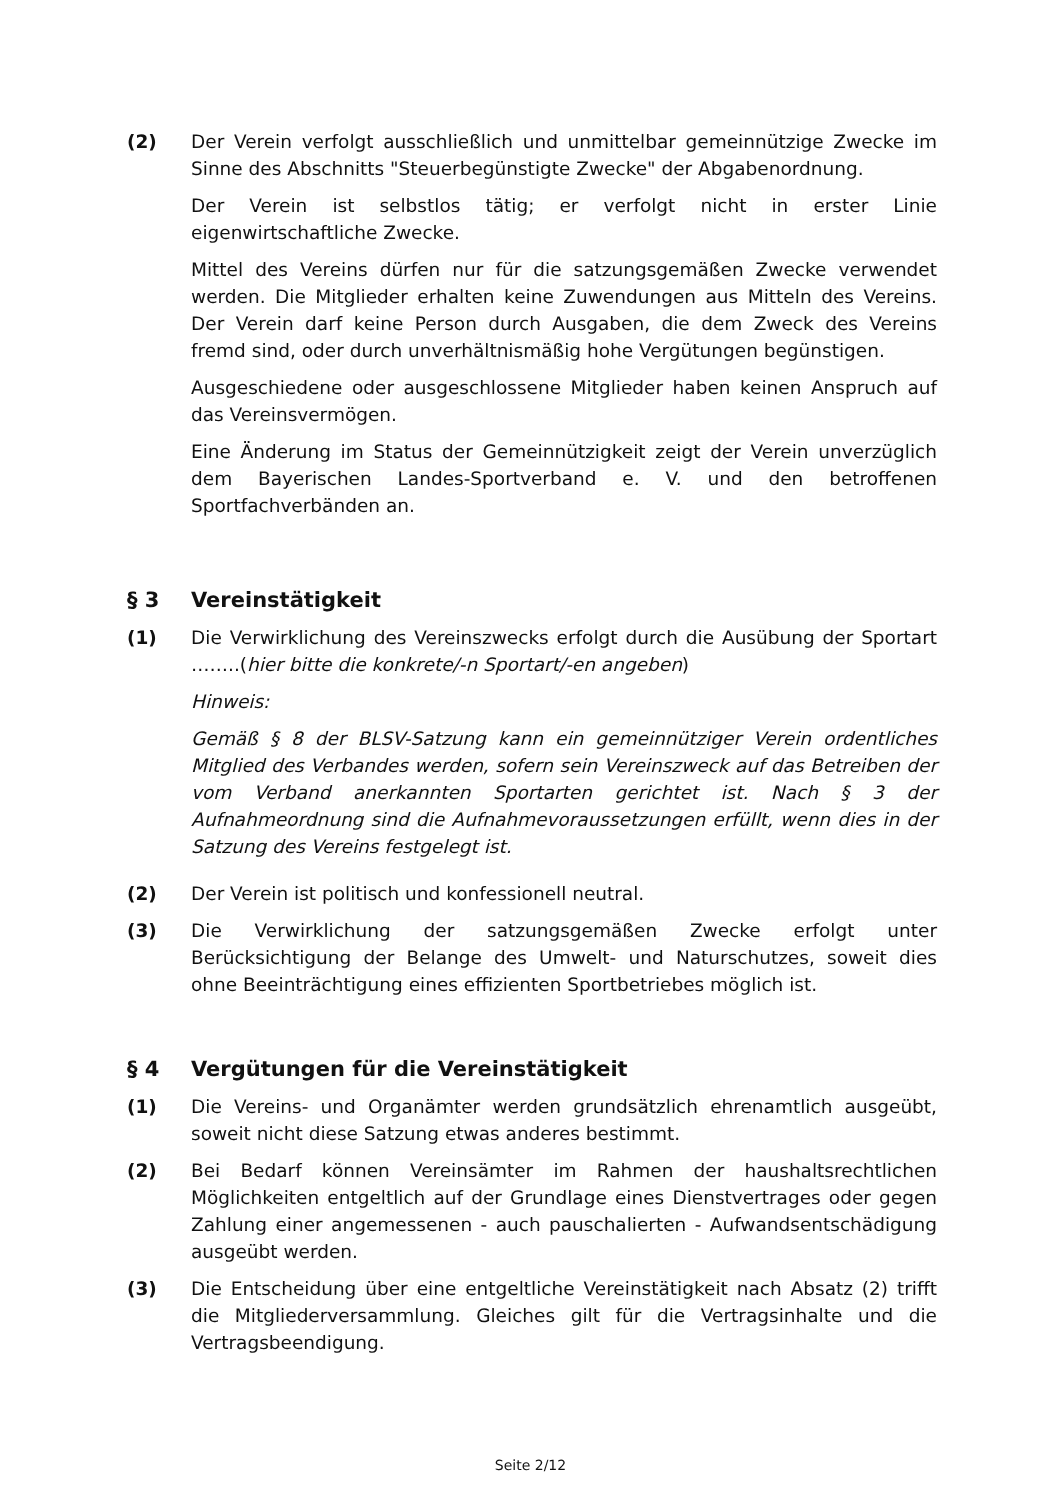(2) Der Verein verfolgt ausschließlich und unmittelbar gemeinnützige Zwecke im Sinne des Abschnitts "Steuerbegünstigte Zwecke" der Abgabenordnung.
Der Verein ist selbstlos tätig; er verfolgt nicht in erster Linie eigenwirtschaftliche Zwecke.
Mittel des Vereins dürfen nur für die satzungsgemäßen Zwecke verwendet werden. Die Mitglieder erhalten keine Zuwendungen aus Mitteln des Vereins. Der Verein darf keine Person durch Ausgaben, die dem Zweck des Vereins fremd sind, oder durch unverhältnismäßig hohe Vergütungen begünstigen.
Ausgeschiedene oder ausgeschlossene Mitglieder haben keinen Anspruch auf das Vereinsvermögen.
Eine Änderung im Status der Gemeinnützigkeit zeigt der Verein unverzüglich dem Bayerischen Landes-Sportverband e. V. und den betroffenen Sportfachverbänden an.
§ 3 Vereinstätigkeit
(1) Die Verwirklichung des Vereinszwecks erfolgt durch die Ausübung der Sportart ……..(hier bitte die konkrete/-n Sportart/-en angeben)
Hinweis:
Gemäß § 8 der BLSV-Satzung kann ein gemeinnütziger Verein ordentliches Mitglied des Verbandes werden, sofern sein Vereinszweck auf das Betreiben der vom Verband anerkannten Sportarten gerichtet ist. Nach § 3 der Aufnahmeordnung sind die Aufnahmevoraussetzungen erfüllt, wenn dies in der Satzung des Vereins festgelegt ist.
(2) Der Verein ist politisch und konfessionell neutral.
(3) Die Verwirklichung der satzungsgemäßen Zwecke erfolgt unter Berücksichtigung der Belange des Umwelt- und Naturschutzes, soweit dies ohne Beeinträchtigung eines effizienten Sportbetriebes möglich ist.
§ 4 Vergütungen für die Vereinstätigkeit
(1) Die Vereins- und Organämter werden grundsätzlich ehrenamtlich ausgeübt, soweit nicht diese Satzung etwas anderes bestimmt.
(2) Bei Bedarf können Vereinsämter im Rahmen der haushaltsrechtlichen Möglichkeiten entgeltlich auf der Grundlage eines Dienstvertrages oder gegen Zahlung einer angemessenen - auch pauschalierten - Aufwandsentschädigung ausgeübt werden.
(3) Die Entscheidung über eine entgeltliche Vereinstätigkeit nach Absatz (2) trifft die Mitgliederversammlung. Gleiches gilt für die Vertragsinhalte und die Vertragsbeendigung.
Seite 2/12